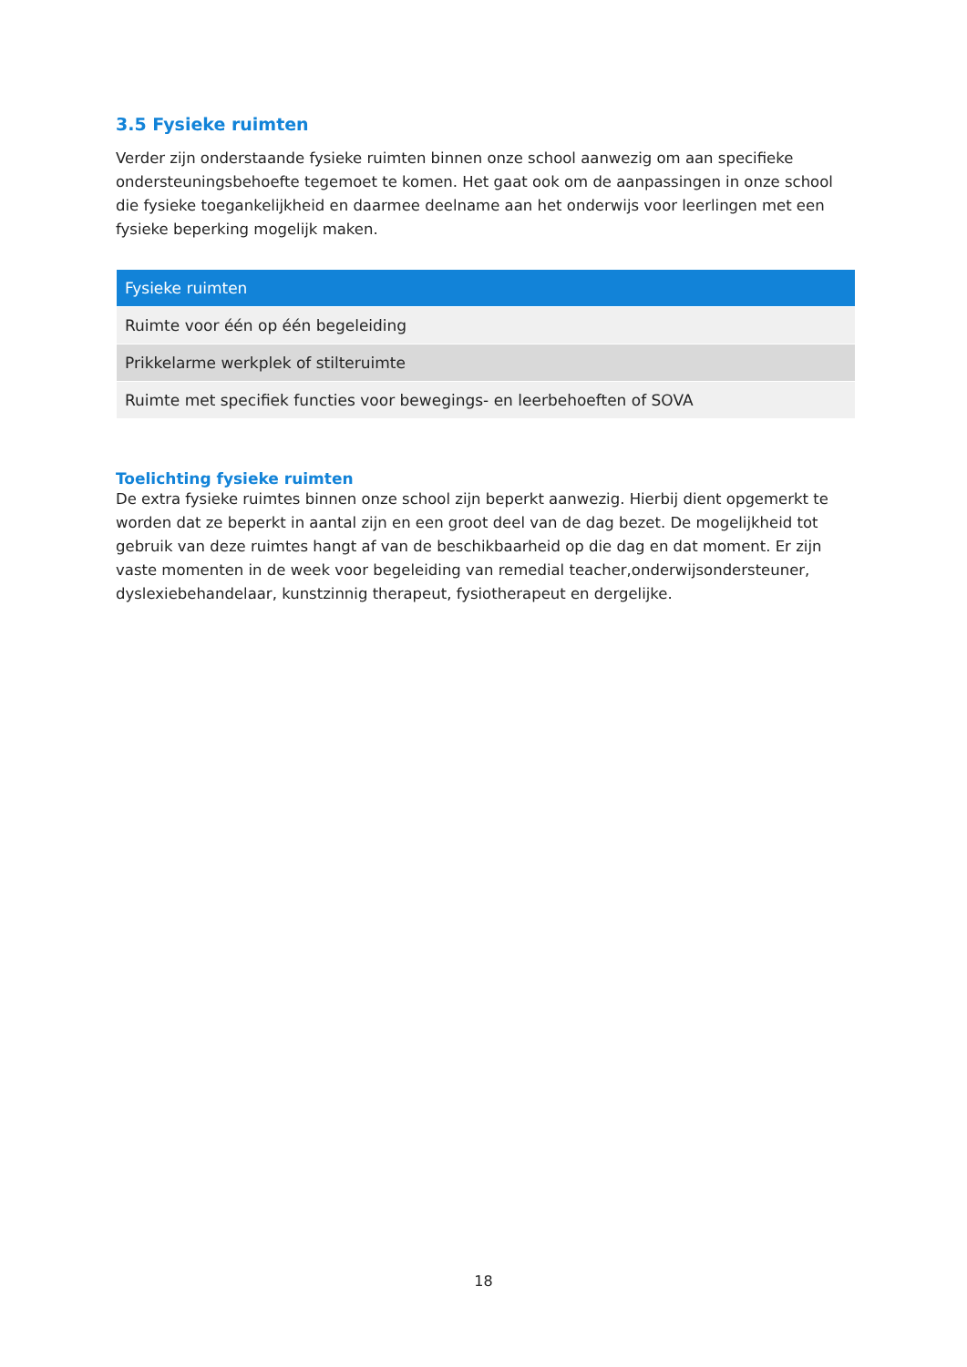3.5 Fysieke ruimten
Verder zijn onderstaande fysieke ruimten binnen onze school aanwezig om aan specifieke ondersteuningsbehoefte tegemoet te komen. Het gaat ook om de aanpassingen in onze school die fysieke toegankelijkheid en daarmee deelname aan het onderwijs voor leerlingen met een fysieke beperking mogelijk maken.
| Fysieke ruimten |
| --- |
| Ruimte voor één op één begeleiding |
| Prikkelarme werkplek of stilteruimte |
| Ruimte met specifiek functies voor bewegings- en leerbehoeften of SOVA |
Toelichting fysieke ruimten
De extra fysieke ruimtes binnen onze school zijn beperkt aanwezig. Hierbij dient opgemerkt te worden dat ze beperkt in aantal zijn en een groot deel van de dag bezet. De mogelijkheid tot gebruik van deze ruimtes hangt af van de beschikbaarheid op die dag en dat moment. Er zijn vaste momenten in de week voor begeleiding van remedial teacher,onderwijsondersteuner, dyslexiebehandelaar, kunstzinnig therapeut, fysiotherapeut en dergelijke.
18